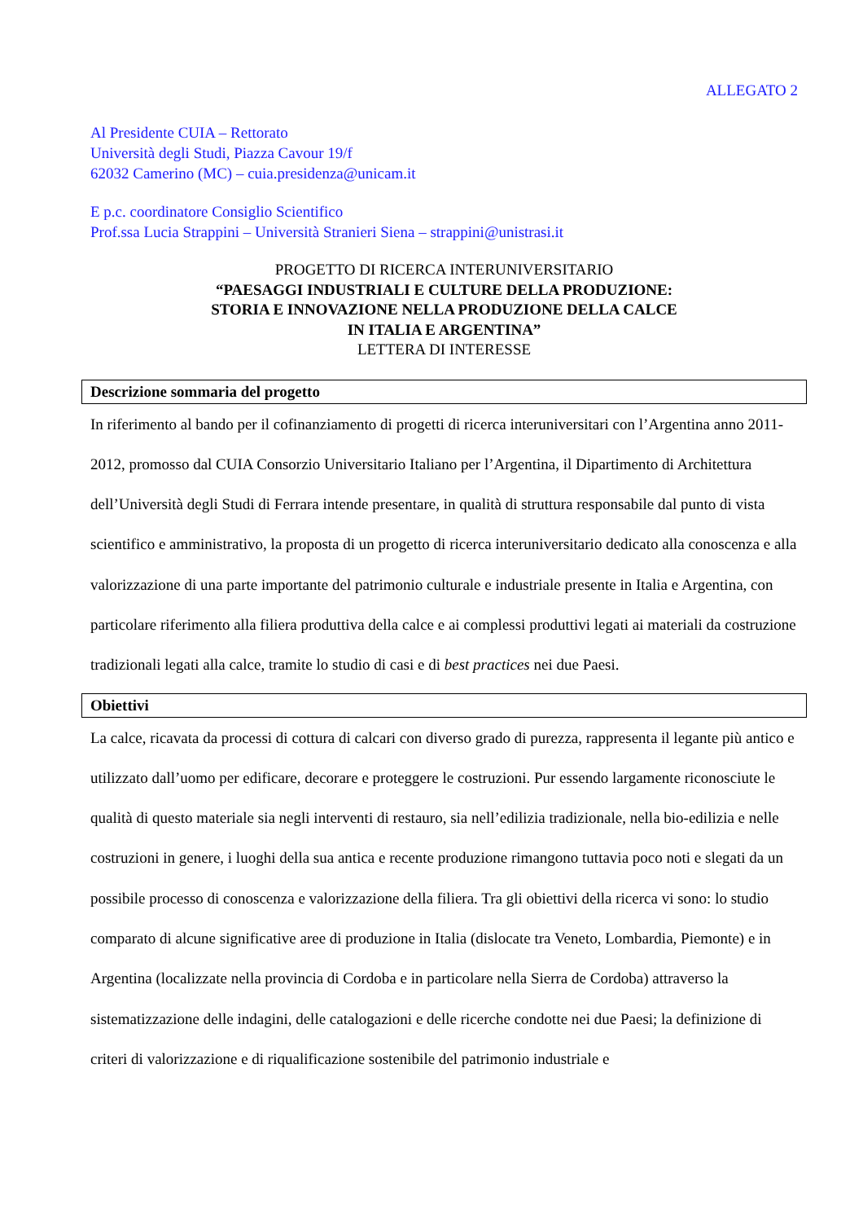ALLEGATO 2
Al Presidente CUIA – Rettorato
Università degli Studi, Piazza Cavour 19/f
62032 Camerino (MC) – cuia.presidenza@unicam.it
E p.c. coordinatore Consiglio Scientifico
Prof.ssa Lucia Strappini – Università Stranieri Siena – strappini@unistrasi.it
PROGETTO DI RICERCA INTERUNIVERSITARIO
“PAESAGGI INDUSTRIALI E CULTURE DELLA PRODUZIONE:
STORIA E INNOVAZIONE NELLA PRODUZIONE DELLA CALCE
IN ITALIA E ARGENTINA”
LETTERA DI INTERESSE
Descrizione sommaria del progetto
In riferimento al bando per il cofinanziamento di progetti di ricerca interuniversitari con l’Argentina anno 2011-2012, promosso dal CUIA Consorzio Universitario Italiano per l’Argentina, il Dipartimento di Architettura dell’Università degli Studi di Ferrara intende presentare, in qualità di struttura responsabile dal punto di vista scientifico e amministrativo, la proposta di un progetto di ricerca interuniversitario dedicato alla conoscenza e alla valorizzazione di una parte importante del patrimonio culturale e industriale presente in Italia e Argentina, con particolare riferimento alla filiera produttiva della calce e ai complessi produttivi legati ai materiali da costruzione tradizionali legati alla calce, tramite lo studio di casi e di best practices nei due Paesi.
Obiettivi
La calce, ricavata da processi di cottura di calcari con diverso grado di purezza, rappresenta il legante più antico e utilizzato dall’uomo per edificare, decorare e proteggere le costruzioni. Pur essendo largamente riconosciute le qualità di questo materiale sia negli interventi di restauro, sia nell’edilizia tradizionale, nella bio-edilizia e nelle costruzioni in genere, i luoghi della sua antica e recente produzione rimangono tuttavia poco noti e slegati da un possibile processo di conoscenza e valorizzazione della filiera. Tra gli obiettivi della ricerca vi sono: lo studio comparato di alcune significative aree di produzione in Italia (dislocate tra Veneto, Lombardia, Piemonte) e in Argentina (localizzate nella provincia di Cordoba e in particolare nella Sierra de Cordoba) attraverso la sistematizzazione delle indagini, delle catalogazioni e delle ricerche condotte nei due Paesi; la definizione di criteri di valorizzazione e di riqualificazione sostenibile del patrimonio industriale e